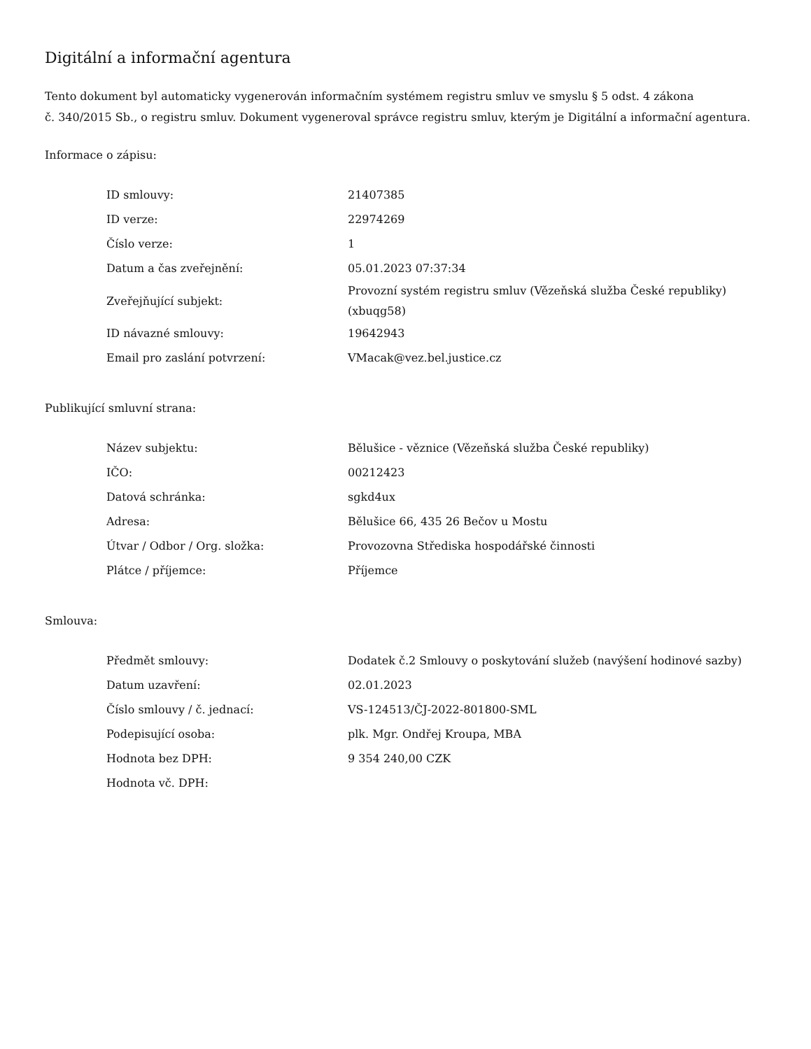Digitální a informační agentura
Tento dokument byl automaticky vygenerován informačním systémem registru smluv ve smyslu § 5 odst. 4 zákona
č. 340/2015 Sb., o registru smluv. Dokument vygeneroval správce registru smluv, kterým je Digitální a informační agentura.
Informace o zápisu:
| ID smlouvy: | 21407385 |
| ID verze: | 22974269 |
| Číslo verze: | 1 |
| Datum a čas zveřejnění: | 05.01.2023 07:37:34 |
| Zveřejňující subjekt: | Provozní systém registru smluv (Vězeňská služba České republiky) (xbuqg58) |
| ID návazné smlouvy: | 19642943 |
| Email pro zaslání potvrzení: | VMacak@vez.bel.justice.cz |
Publikující smluvní strana:
| Název subjektu: | Bělušice - věznice (Vězeňská služba České republiky) |
| IČO: | 00212423 |
| Datová schránka: | sgkd4ux |
| Adresa: | Bělušice 66, 435 26 Bečov u Mostu |
| Útvar / Odbor / Org. složka: | Provozovna Střediska hospodářské činnosti |
| Plátce / příjemce: | Příjemce |
Smlouva:
| Předmět smlouvy: | Dodatek č.2 Smlouvy o poskytování služeb (navýšení hodinové sazby) |
| Datum uzavření: | 02.01.2023 |
| Číslo smlouvy / č. jednací: | VS-124513/ČJ-2022-801800-SML |
| Podepisující osoba: | plk. Mgr. Ondřej Kroupa, MBA |
| Hodnota bez DPH: | 9 354 240,00 CZK |
| Hodnota vč. DPH: | |